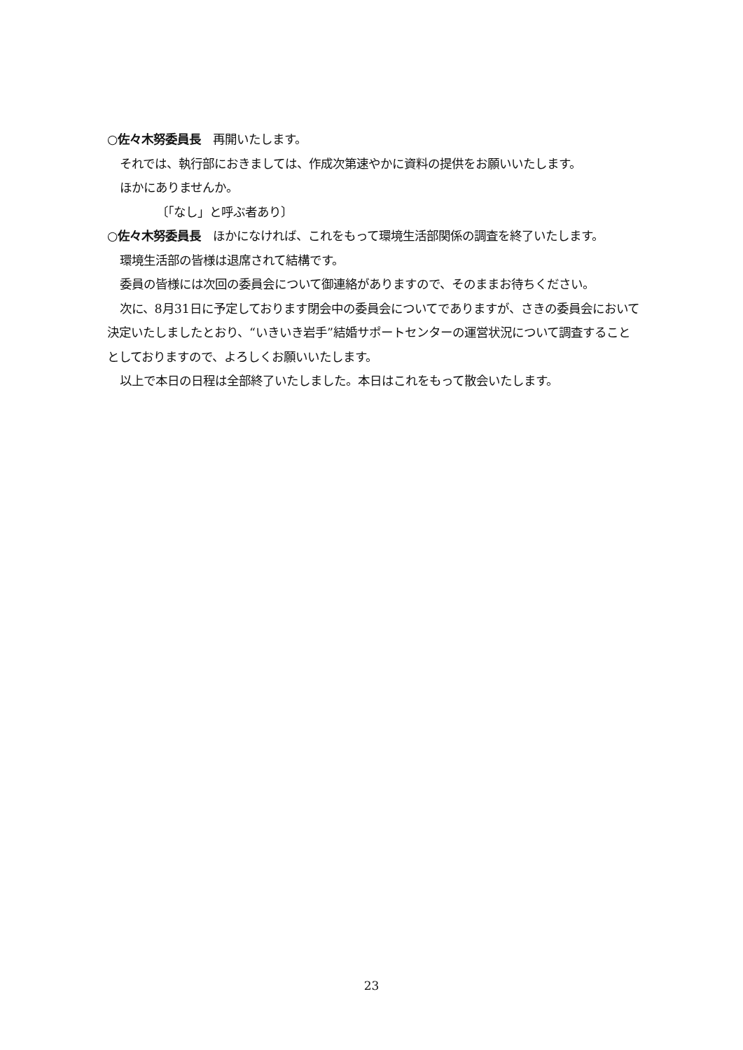○佐々木努委員長　再開いたします。
それでは、執行部におきましては、作成次第速やかに資料の提供をお願いいたします。
ほかにありませんか。
〔「なし」と呼ぶ者あり〕
○佐々木努委員長　ほかになければ、これをもって環境生活部関係の調査を終了いたします。
環境生活部の皆様は退席されて結構です。
委員の皆様には次回の委員会について御連絡がありますので、そのままお待ちください。
次に、8月31日に予定しております閉会中の委員会についてでありますが、さきの委員会において決定いたしましたとおり、“いきいき岩手”結婚サポートセンターの運営状況について調査することとしておりますので、よろしくお願いいたします。
以上で本日の日程は全部終了いたしました。本日はこれをもって散会いたします。
23